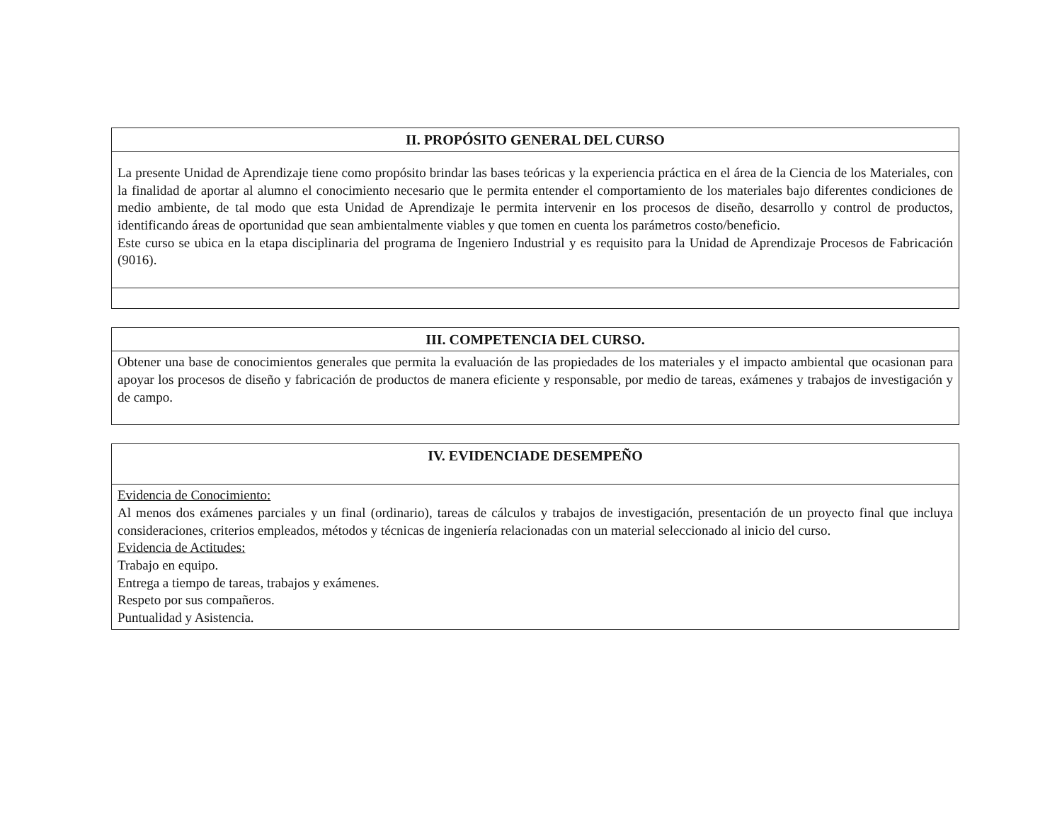| II. PROPÓSITO GENERAL DEL CURSO |
| --- |
| La presente Unidad de Aprendizaje tiene como propósito brindar las bases teóricas y la experiencia práctica en el área de la Ciencia de los Materiales, con la finalidad de aportar al alumno el conocimiento necesario que le permita entender el comportamiento de los materiales bajo diferentes condiciones de medio ambiente, de tal modo que esta Unidad de Aprendizaje le permita intervenir en los procesos de diseño, desarrollo y control de productos, identificando áreas de oportunidad que sean ambientalmente viables y que tomen en cuenta los parámetros costo/beneficio. Este curso se ubica en la etapa disciplinaria del programa de Ingeniero Industrial y es requisito para la Unidad de Aprendizaje Procesos de Fabricación (9016). |
| III. COMPETENCIA DEL CURSO. |
| --- |
| Obtener una base de conocimientos generales que permita la evaluación de las propiedades de los materiales y el impacto ambiental que ocasionan para apoyar los procesos de diseño y fabricación de productos de manera eficiente y responsable, por medio de tareas, exámenes y trabajos de investigación y de campo. |
| IV. EVIDENCIADE DESEMPEÑO |
| --- |
| Evidencia de Conocimiento: Al menos dos exámenes parciales y un final (ordinario), tareas de cálculos y trabajos de investigación, presentación de un proyecto final que incluya consideraciones, criterios empleados, métodos y técnicas de ingeniería relacionadas con un material seleccionado al inicio del curso. Evidencia de Actitudes: Trabajo en equipo. Entrega a tiempo de tareas, trabajos y exámenes. Respeto por sus compañeros. Puntualidad y Asistencia. |